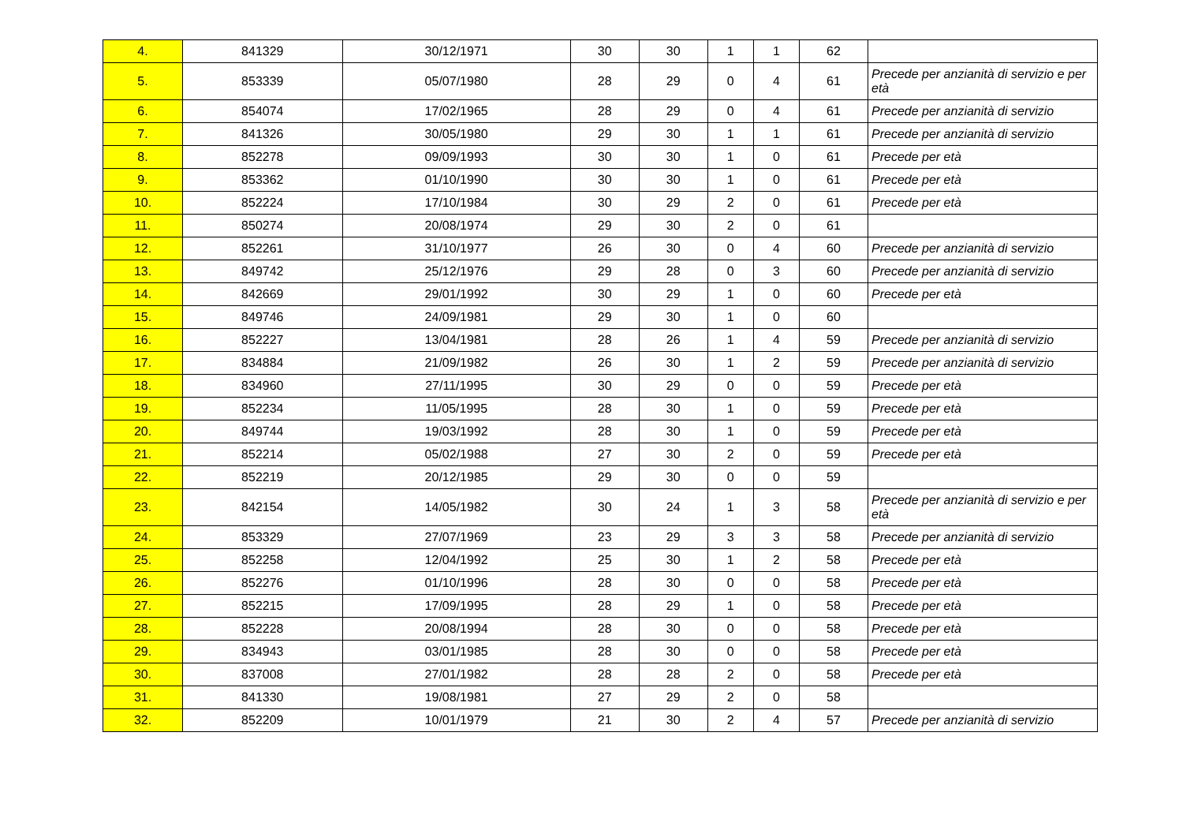| 4. | 841329 | 30/12/1971 | 30 | 30 | 1 | 1 | 62 | |
| 5. | 853339 | 05/07/1980 | 28 | 29 | 0 | 4 | 61 | Precede per anzianità di servizio e per età |
| 6. | 854074 | 17/02/1965 | 28 | 29 | 0 | 4 | 61 | Precede per anzianità di servizio |
| 7. | 841326 | 30/05/1980 | 29 | 30 | 1 | 1 | 61 | Precede per anzianità di servizio |
| 8. | 852278 | 09/09/1993 | 30 | 30 | 1 | 0 | 61 | Precede per età |
| 9. | 853362 | 01/10/1990 | 30 | 30 | 1 | 0 | 61 | Precede per età |
| 10. | 852224 | 17/10/1984 | 30 | 29 | 2 | 0 | 61 | Precede per età |
| 11. | 850274 | 20/08/1974 | 29 | 30 | 2 | 0 | 61 | |
| 12. | 852261 | 31/10/1977 | 26 | 30 | 0 | 4 | 60 | Precede per anzianità di servizio |
| 13. | 849742 | 25/12/1976 | 29 | 28 | 0 | 3 | 60 | Precede per anzianità di servizio |
| 14. | 842669 | 29/01/1992 | 30 | 29 | 1 | 0 | 60 | Precede per età |
| 15. | 849746 | 24/09/1981 | 29 | 30 | 1 | 0 | 60 | |
| 16. | 852227 | 13/04/1981 | 28 | 26 | 1 | 4 | 59 | Precede per anzianità di servizio |
| 17. | 834884 | 21/09/1982 | 26 | 30 | 1 | 2 | 59 | Precede per anzianità di servizio |
| 18. | 834960 | 27/11/1995 | 30 | 29 | 0 | 0 | 59 | Precede per età |
| 19. | 852234 | 11/05/1995 | 28 | 30 | 1 | 0 | 59 | Precede per età |
| 20. | 849744 | 19/03/1992 | 28 | 30 | 1 | 0 | 59 | Precede per età |
| 21. | 852214 | 05/02/1988 | 27 | 30 | 2 | 0 | 59 | Precede per età |
| 22. | 852219 | 20/12/1985 | 29 | 30 | 0 | 0 | 59 | |
| 23. | 842154 | 14/05/1982 | 30 | 24 | 1 | 3 | 58 | Precede per anzianità di servizio e per età |
| 24. | 853329 | 27/07/1969 | 23 | 29 | 3 | 3 | 58 | Precede per anzianità di servizio |
| 25. | 852258 | 12/04/1992 | 25 | 30 | 1 | 2 | 58 | Precede per età |
| 26. | 852276 | 01/10/1996 | 28 | 30 | 0 | 0 | 58 | Precede per età |
| 27. | 852215 | 17/09/1995 | 28 | 29 | 1 | 0 | 58 | Precede per età |
| 28. | 852228 | 20/08/1994 | 28 | 30 | 0 | 0 | 58 | Precede per età |
| 29. | 834943 | 03/01/1985 | 28 | 30 | 0 | 0 | 58 | Precede per età |
| 30. | 837008 | 27/01/1982 | 28 | 28 | 2 | 0 | 58 | Precede per età |
| 31. | 841330 | 19/08/1981 | 27 | 29 | 2 | 0 | 58 | |
| 32. | 852209 | 10/01/1979 | 21 | 30 | 2 | 4 | 57 | Precede per anzianità di servizio |